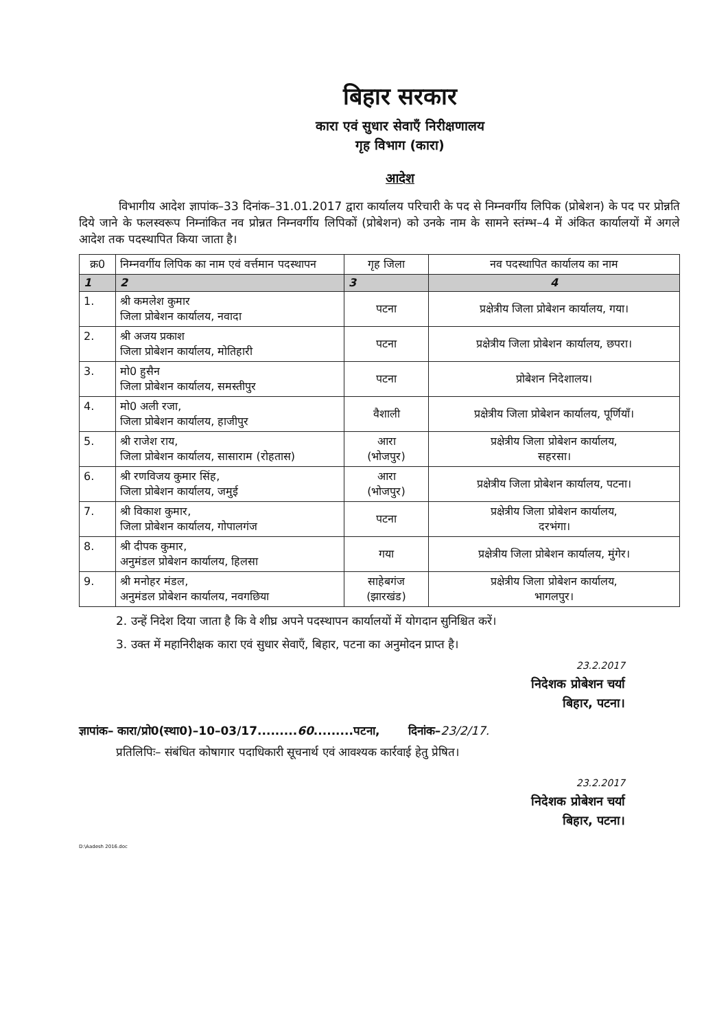बिहार सरकार
कारा एवं सुधार सेवाएँ निरीक्षणालय
गृह विभाग (कारा)
आदेश
विभागीय आदेश ज्ञापांक–33 दिनांक–31.01.2017 द्वारा कार्यालय परिचारी के पद से निम्नवर्गीय लिपिक (प्रोबेशन) के पद पर प्रोन्नति दिये जाने के फलस्वरूप निम्नांकित नव प्रोन्नत निम्नवर्गीय लिपिकों (प्रोबेशन) को उनके नाम के सामने स्तंम्भ–4 में अंकित कार्यालयों में अगले आदेश तक पदस्थापित किया जाता है।
| क्र0 | निम्नवर्गीय लिपिक का नाम एवं वर्त्तमान पदस्थापन | गृह जिला | नव पदस्थापित कार्यालय का नाम |
| --- | --- | --- | --- |
| 1 | 2 | 3 | 4 |
| 1. | श्री कमलेश कुमार जिला प्रोबेशन कार्यालय, नवादा | पटना | प्रक्षेत्रीय जिला प्रोबेशन कार्यालय, गया। |
| 2. | श्री अजय प्रकाश जिला प्रोबेशन कार्यालय, मोतिहारी | पटना | प्रक्षेत्रीय जिला प्रोबेशन कार्यालय, छपरा। |
| 3. | मो0 हुसैन जिला प्रोबेशन कार्यालय, समस्तीपुर | पटना | प्रोबेशन निदेशालय। |
| 4. | मो0 अली रजा, जिला प्रोबेशन कार्यालय, हाजीपुर | वैशाली | प्रक्षेत्रीय जिला प्रोबेशन कार्यालय, पूर्णियाँ। |
| 5. | श्री राजेश राय, जिला प्रोबेशन कार्यालय, सासाराम (रोहतास) | आरा (भोजपुर) | प्रक्षेत्रीय जिला प्रोबेशन कार्यालय, सहरसा। |
| 6. | श्री रणविजय कुमार सिंह, जिला प्रोबेशन कार्यालय, जमुई | आरा (भोजपुर) | प्रक्षेत्रीय जिला प्रोबेशन कार्यालय, पटना। |
| 7. | श्री विकाश कुमार, जिला प्रोबेशन कार्यालय, गोपालगंज | पटना | प्रक्षेत्रीय जिला प्रोबेशन कार्यालय, दरभंगा। |
| 8. | श्री दीपक कुमार, अनुमंडल प्रोबेशन कार्यालय, हिलसा | गया | प्रक्षेत्रीय जिला प्रोबेशन कार्यालय, मुंगेर। |
| 9. | श्री मनोहर मंडल, अनुमंडल प्रोबेशन कार्यालय, नवगछिया | साहेबगंज (झारखंड) | प्रक्षेत्रीय जिला प्रोबेशन कार्यालय, भागलपुर। |
2. उन्हें निदेश दिया जाता है कि वे शीघ्र अपने पदस्थापन कार्यालयों में योगदान सुनिश्चित करें।
3. उक्त में महानिरीक्षक कारा एवं सुधार सेवाएँ, बिहार, पटना का अनुमोदन प्राप्त है।
23.2.2017
निदेशक प्रोबेशन चर्या
बिहार, पटना।
ज्ञापांक– कारा/प्रो0(स्था0)–10–03/17.........60.........पटना, दिनांक–23/2/17.
प्रतिलिपिः– संबंधित कोषागार पदाधिकारी सूचनार्थ एवं आवश्यक कार्रवाई हेतु प्रेषित।
23.2.2017
निदेशक प्रोबेशन चर्या
बिहार, पटना।
D:\Aadesh 2016.doc